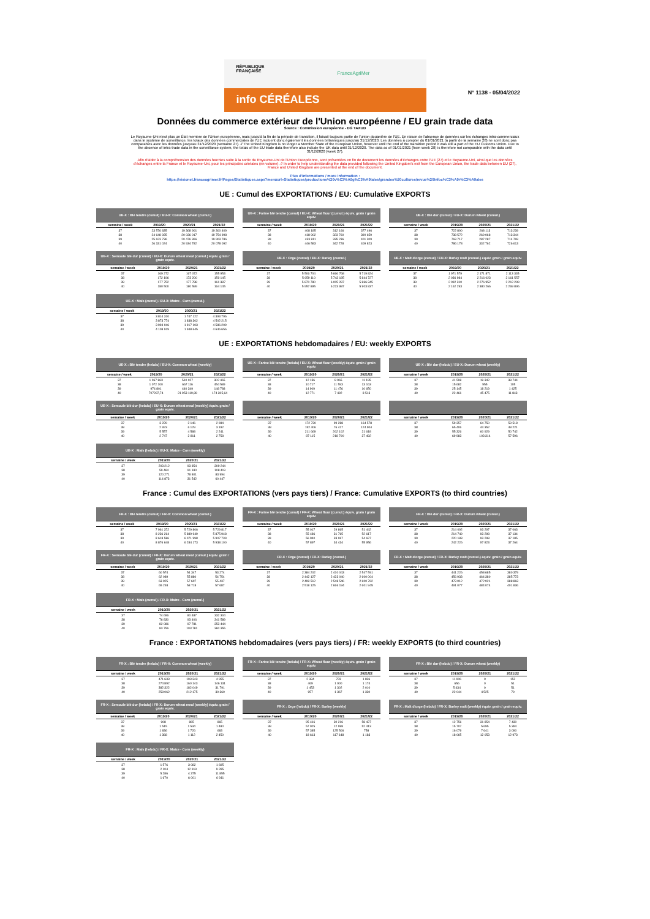RÉPUBLIQUE
FRANÇAISE
FranceAgriMer
info CÉRÉALES
N° 1138 - 05/04/2022
Données du commerce extérieur de l'Union européenne / EU grain trade data
Source : Commission européenne - DG TAXUD
Le Royaume-Uni n'est plus un État membre de l'Union européenne, mais jusqu'à la fin de la période de transition, il faisait toujours partie de l'union douanière de l'UE. En raison de l'absence de données sur les échanges intra-commerciaux dans le système de surveillance, les totaux des données commerciales de l'UE incluent donc également les données britanniques jusqu'au 31/12/2020. Les données à compter du 01/01/2021 (à partir de la semaine 28) ne sont donc pas comparables avec les données jusqu'au 31/12/2020 (semaine 27). // The United Kingdom is no longer a Member State of the European Union, however until the end of the transition period it was still a part of the EU Customs Union. Due to the absence of intra-trade data in the surveillance system, the totals of the EU trade data therefore also include the UK data until 31/12/2020. The data as of 01/01/2021 (from week 28) is therefore not comparable with the data until 31/12/2020 (week 27).
Afin d'aider à la compréhension des données fournies suite à la sortie du Royaume-Uni de l'Union Européenne, sont présentées en fin de document les données d'échanges entre l'UE (27) et le Royaume-Uni, ainsi que les données d'échanges entre la France et le Royaume-Uni, pour les principales céréales (en volume). // In order to help understanding the data provided following the United Kingdom's exit from the European Union, the trade data between EU (27), France and United Kingdom are presented at the end of the document.
Plus d'informations / more information :
https://visionet.franceagrimer.fr/Pages/Statistiques.aspx?menuurl=Statistiques/productions%20v%C3%A9g%C3%A9tales/grandes%20cultures/revue%20Infoc%C3%A9r%C3%A9ales
UE : Cumul des EXPORTATIONS / EU: Cumulative EXPORTS
| UE-X : Blé tendre (cumul) / EU-X: Common wheat (cumul.) | | | |
| --- | --- | --- | --- |
| semaine / week | 2019/20 | 2020/21 | 2021/22 |
| 37 | 23 576 835 | 19 368 901 | 19 300 409 |
| 38 | 24 648 935 | 20 036 017 | 19 754 998 |
| 39 | 25 623 736 | 20 476 366 | 19 903 786 |
| 40 | 26 331 024 | 20 934 782 | 20 078 092 |
| UE-X : Farine blé tendre (cumul) / EU-X: Wheat flour (cumul.) équiv. grain / grain equiv. | | | |
| --- | --- | --- | --- |
| semaine / week | 2019/20 | 2020/21 | 2021/22 |
| 37 | 408 185 | 312 166 | 377 496 |
| 38 | 418 902 | 323 760 | 390 659 |
| 39 | 433 811 | 335 236 | 401 309 |
| 40 | 446 583 | 342 728 | 409 823 |
| UE-X : Blé dur (cumul) / EU-X: Durum wheat (cumul.) | | | |
| --- | --- | --- | --- |
| semaine / week | 2019/20 | 2020/21 | 2021/22 |
| 37 | 722 890 | 268 113 | 713 239 |
| 38 | 738 572 | 269 068 | 713 344 |
| 39 | 763 717 | 287 287 | 714 769 |
| 40 | 786 178 | 332 762 | 726 613 |
| UE-X : Semoule blé dur (cumul) / EU-X: Durum wheat meal (cumul.) équiv. grain / grain equiv. | | | |
| --- | --- | --- | --- |
| semaine / week | 2019/20 | 2020/21 | 2021/22 |
| 37 | 169 272 | 167 072 | 155 953 |
| 38 | 172 196 | 173 200 | 159 145 |
| 39 | 177 752 | 177 788 | 161 387 |
| 40 | 180 500 | 180 599 | 164 145 |
| UE-X : Orge (cumul) / EU-X: Barley (cumul.) | | | |
| --- | --- | --- | --- |
| semaine / week | 2019/20 | 2020/21 | 2021/22 |
| 37 | 5 506 704 | 5 666 768 | 5 719 824 |
| 38 | 5 659 110 | 5 743 185 | 5 844 727 |
| 39 | 5 870 780 | 6 005 287 | 5 866 345 |
| 40 | 5 957 895 | 6 223 987 | 5 903 837 |
| UE-X : Malt d'orge (cumul) / EU-X: Barley malt (cumul.) équiv. grain / grain equiv. | | | |
| --- | --- | --- | --- |
| semaine / week | 2019/20 | 2020/21 | 2021/22 |
| 37 | 1 971 579 | 2 171 871 | 2 113 335 |
| 38 | 2 036 984 | 2 216 023 | 2 161 557 |
| 39 | 2 092 310 | 2 276 952 | 2 212 299 |
| 40 | 2 162 293 | 2 380 266 | 2 269 896 |
| UE-X : Maïs (cumul) / EU-X: Maize - Corn (cumul.) | | | |
| --- | --- | --- | --- |
| semaine / week | 2019/20 | 2020/21 | 2021/22 |
| 37 | 3 814 310 | 1 747 122 | 4 393 796 |
| 38 | 3 873 774 | 1 838 302 | 4 502 215 |
| 39 | 3 994 046 | 1 917 103 | 4 586 209 |
| 40 | 4 108 919 | 1 948 645 | 4 646 656 |
UE : EXPORTATIONS hebdomadaires / EU: weekly EXPORTS
| UE-X : Blé tendre (hebdo) / EU-X: Common wheat (weekly) | | | |
| --- | --- | --- | --- |
| semaine / week | 2019/20 | 2020/21 | 2021/22 |
| 37 | 1 067 863 | 510 027 | 302 465 |
| 38 | 1 072 100 | 667 116 | 454 589 |
| 39 | 974 801 | 440 349 | 148 788 |
| 40 | 707287,74 | 21 953 119,89 | 174 305,64 |
| UE-X : Farine blé tendre (hebdo) / EU-X: Wheat flour (weekly) équiv. grain / grain equiv. | | | |
| --- | --- | --- | --- |
| semaine / week | 2019/20 | 2020/21 | 2021/22 |
| 37 | 12 136 | 8 965 | 11 195 |
| 38 | 10 717 | 11 593 | 13 163 |
| 39 | 14 909 | 11 476 | 10 650 |
| 40 | 12 771 | 7 492 | 8 513 |
| UE-X : Blé dur (hebdo) / EU-X: Durum wheat (weekly) | | | |
| --- | --- | --- | --- |
| semaine / week | 2019/20 | 2020/21 | 2021/22 |
| 37 | 41 598 | 19 342 | 38 744 |
| 38 | 15 682 | 955 | 105 |
| 39 | 25 145 | 18 219 | 1 425 |
| 40 | 22 461 | 45 475 | 11 843 |
| UE-X : Semoule blé dur (hebdo) / EU-X: Durum wheat meal (weekly) équiv. grain / grain equiv. | | | |
| --- | --- | --- | --- |
| semaine / week | 2019/20 | 2020/21 | 2021/22 |
| 37 | 3 229 | 2 146 | 2 084 |
| 38 | 2 923 | 6 129 | 3 192 |
| 39 | 5 557 | 4 588 | 2 241 |
| 40 | 2 747 | 2 811 | 2 758 |
| semaine / week | 2019/20 | 2020/21 | 2021/22 |
| --- | --- | --- | --- |
| 37 | 172 730 | 99 288 | 164 578 |
| 38 | 152 406 | 76 417 | 124 904 |
| 39 | 211 669 | 262 102 | 21 618 |
| 40 | 87 115 | 218 700 | 37 492 |
| semaine / week | 2019/20 | 2020/21 | 2021/22 |
| --- | --- | --- | --- |
| 37 | 59 357 | 64 750 | 59 518 |
| 38 | 65 406 | 44 352 | 48 221 |
| 39 | 55 326 | 60 929 | 50 742 |
| 40 | 69 983 | 103 314 | 57 596 |
| UE-X : Maïs (hebdo) / EU-X: Maize - Corn (weekly) | | | |
| --- | --- | --- | --- |
| semaine / week | 2019/20 | 2020/21 | 2021/22 |
| 37 | 203 212 | 93 854 | 309 244 |
| 38 | 59 464 | 91 180 | 108 419 |
| 39 | 120 271 | 78 801 | 83 994 |
| 40 | 114 873 | 31 542 | 60 447 |
France : Cumul des EXPORTATIONS (vers pays tiers) / France: Cumulative EXPORTS (to third countries)
| FR-X : Blé tendre (cumul) / FR-X: Common wheat (cumul.) | | | |
| --- | --- | --- | --- |
| semaine / week | 2019/20 | 2020/21 | 2021/22 |
| 37 | 7 961 372 | 5 729 806 | 5 729 817 |
| 38 | 8 236 264 | 5 889 949 | 5 875 948 |
| 39 | 8 618 586 | 6 071 998 | 5 907 739 |
| 40 | 8 876 648 | 6 284 173 | 5 938 100 |
| FR-X : Farine blé tendre (cumul) / FR-X: Wheat flour (cumul.) équiv. grain / grain equiv. | | | |
| --- | --- | --- | --- |
| semaine / week | 2019/20 | 2020/21 | 2021/22 |
| 37 | 55 017 | 29 865 | 51 442 |
| 38 | 55 486 | 31 765 | 52 617 |
| 39 | 56 940 | 33 067 | 54 627 |
| 40 | 57 897 | 34 434 | 55 956 |
| FR-X : Blé dur (cumul) / FR-X: Durum wheat (cumul.) | | | |
| --- | --- | --- | --- |
| semaine / week | 2019/20 | 2020/21 | 2021/22 |
| 37 | 214 092 | 93 297 | 37 063 |
| 38 | 214 749 | 93 298 | 37 134 |
| 39 | 220 183 | 93 298 | 37 185 |
| 40 | 242 226 | 97 823 | 37 264 |
| FR-X : Semoule blé dur (cumul) / FR-X: Durum wheat meal (cumul.) équiv. grain / grain equiv. | | | |
| --- | --- | --- | --- |
| semaine / week | 2019/20 | 2020/21 | 2021/22 |
| 37 | 60 574 | 54 347 | 53 274 |
| 38 | 62 089 | 55 880 | 54 754 |
| 39 | 63 925 | 57 607 | 55 437 |
| 40 | 65 293 | 58 718 | 57 687 |
| FR-X : Orge (cumul) / FR-X: Barley (cumul.) | | | |
| --- | --- | --- | --- |
| semaine / week | 2019/20 | 2020/21 | 2021/22 |
| 37 | 2 384 202 | 2 410 043 | 2 547 591 |
| 38 | 2 442 127 | 2 423 040 | 2 600 004 |
| 39 | 2 499 512 | 2 548 546 | 2 600 762 |
| 40 | 2 518 125 | 2 666 194 | 2 601 945 |
| FR-X : Malt d'orge (cumul) / FR-X: Barley malt (cumul.) équiv. grain / grain equiv. | | | |
| --- | --- | --- | --- |
| semaine / week | 2019/20 | 2020/21 | 2021/22 |
| 37 | 441 226 | 458 685 | 380 379 |
| 38 | 456 933 | 464 380 | 385 773 |
| 39 | 473 012 | 472 021 | 388 863 |
| 40 | 491 077 | 484 074 | 401 836 |
| FR-X : Maïs (cumul) / FR-X: Maize - Corn (cumul.) | | | |
| --- | --- | --- | --- |
| semaine / week | 2019/20 | 2020/21 | 2021/22 |
| 37 | 74 696 | 80 487 | 332 304 |
| 38 | 76 830 | 93 406 | 341 589 |
| 39 | 82 086 | 97 781 | 353 444 |
| 40 | 83 756 | 103 781 | 360 355 |
France : EXPORTATIONS hebdomadaires (vers pays tiers) / FR: weekly EXPORTS (to third countries)
| FR-X : Blé tendre (hebdo) / FR-X: Common wheat (weekly) | | | |
| --- | --- | --- | --- |
| semaine / week | 2019/20 | 2020/21 | 2021/22 |
| 37 | 471 633 | 193 343 | 4 955 |
| 38 | 274 892 | 160 143 | 146 131 |
| 39 | 382 322 | 182 049 | 31 791 |
| 40 | 258 062 | 212 175 | 30 360 |
| FR-X : Farine blé tendre (hebdo) / FR-X: Wheat flour (weekly) équiv. grain / grain equiv. | | | |
| --- | --- | --- | --- |
| semaine / week | 2019/20 | 2020/21 | 2021/22 |
| 37 | 2 334 | 723 | 1 836 |
| 38 | 469 | 1 900 | 1 174 |
| 39 | 1 453 | 1 302 | 2 010 |
| 40 | 957 | 1 367 | 1 330 |
| FR-X : Blé dur (hebdo) / FR-X: Durum wheat (weekly) | | | |
| --- | --- | --- | --- |
| semaine / week | 2019/20 | 2020/21 | 2021/22 |
| 37 | 11 906 | 0 | 152 |
| 38 | 656 | 0 | 51 |
| 39 | 5 434 | 0 | 51 |
| 40 | 22 044 | 4 525 | 79 |
| FR-X : Semoule blé dur (hebdo) / FR-X: Durum wheat meal (weekly) équiv. grain / grain equiv. | | | |
| --- | --- | --- | --- |
| semaine / week | 2019/20 | 2020/21 | 2021/22 |
| 37 | 908 | 865 | 865 |
| 38 | 1 515 | 1 534 | 1 480 |
| 39 | 1 836 | 1 726 | 683 |
| 40 | 1 368 | 1 112 | 2 450 |
| FR-X : Orge (hebdo) / FR-X: Barley (weekly) | | | |
| --- | --- | --- | --- |
| semaine / week | 2019/20 | 2020/21 | 2021/22 |
| 37 | 95 416 | 30 216 | 58 427 |
| 38 | 57 925 | 12 998 | 52 413 |
| 39 | 57 385 | 125 506 | 758 |
| 40 | 18 613 | 117 648 | 1 183 |
| FR-X : Malt d'orge (hebdo) / FR-X: Barley malt (weekly) équiv. grain / grain equiv. | | | |
| --- | --- | --- | --- |
| semaine / week | 2019/20 | 2020/21 | 2021/22 |
| 37 | 12 756 | 31 854 | 7 430 |
| 38 | 15 707 | 5 695 | 5 394 |
| 39 | 16 079 | 7 641 | 3 090 |
| 40 | 18 065 | 12 053 | 12 973 |
| FR-X : Maïs (hebdo) / FR-X: Maize - Corn (weekly) | | | |
| --- | --- | --- | --- |
| semaine / week | 2019/20 | 2020/21 | 2021/22 |
| 37 | 1 576 | 3 082 | 1 695 |
| 38 | 2 104 | 12 919 | 9 285 |
| 39 | 5 286 | 4 375 | 11 855 |
| 40 | 1 670 | 6 001 | 6 911 |